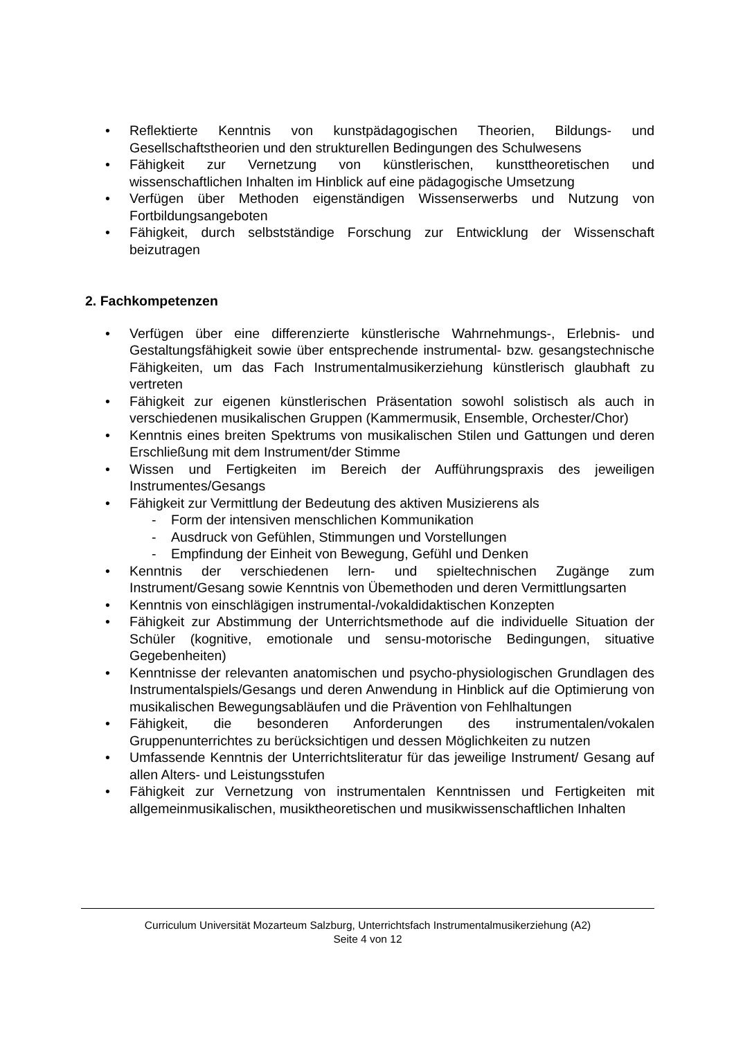• Reflektierte Kenntnis von kunstpädagogischen Theorien, Bildungs- und Gesellschaftstheorien und den strukturellen Bedingungen des Schulwesens
• Fähigkeit zur Vernetzung von künstlerischen, kunsttheoretischen und wissenschaftlichen Inhalten im Hinblick auf eine pädagogische Umsetzung
• Verfügen über Methoden eigenständigen Wissenserwerbs und Nutzung von Fortbildungsangeboten
• Fähigkeit, durch selbstständige Forschung zur Entwicklung der Wissenschaft beizutragen
2. Fachkompetenzen
• Verfügen über eine differenzierte künstlerische Wahrnehmungs-, Erlebnis- und Gestaltungsfähigkeit sowie über entsprechende instrumental- bzw. gesangstechnische Fähigkeiten, um das Fach Instrumentalmusikerziehung künstlerisch glaubhaft zu vertreten
• Fähigkeit zur eigenen künstlerischen Präsentation sowohl solistisch als auch in verschiedenen musikalischen Gruppen (Kammermusik, Ensemble, Orchester/Chor)
• Kenntnis eines breiten Spektrums von musikalischen Stilen und Gattungen und deren Erschließung mit dem Instrument/der Stimme
• Wissen und Fertigkeiten im Bereich der Aufführungspraxis des jeweiligen Instrumentes/Gesangs
• Fähigkeit zur Vermittlung der Bedeutung des aktiven Musizierens als
- Form der intensiven menschlichen Kommunikation
- Ausdruck von Gefühlen, Stimmungen und Vorstellungen
- Empfindung der Einheit von Bewegung, Gefühl und Denken
• Kenntnis der verschiedenen lern- und spieltechnischen Zugänge zum Instrument/Gesang sowie Kenntnis von Übemethoden und deren Vermittlungsarten
• Kenntnis von einschlägigen instrumental-/vokaldidaktischen Konzepten
• Fähigkeit zur Abstimmung der Unterrichtsmethode auf die individuelle Situation der Schüler (kognitive, emotionale und sensu-motorische Bedingungen, situative Gegebenheiten)
• Kenntnisse der relevanten anatomischen und psycho-physiologischen Grundlagen des Instrumentalspiels/Gesangs und deren Anwendung in Hinblick auf die Optimierung von musikalischen Bewegungsabläufen und die Prävention von Fehlhaltungen
• Fähigkeit, die besonderen Anforderungen des instrumentalen/vokalen Gruppenunterrichtes zu berücksichtigen und dessen Möglichkeiten zu nutzen
• Umfassende Kenntnis der Unterrichtsliteratur für das jeweilige Instrument/ Gesang auf allen Alters- und Leistungsstufen
• Fähigkeit zur Vernetzung von instrumentalen Kenntnissen und Fertigkeiten mit allgemeinmusikalischen, musiktheoretischen und musikwissenschaftlichen Inhalten
Curriculum Universität Mozarteum Salzburg, Unterrichtsfach Instrumentalmusikerziehung (A2)
Seite 4 von 12